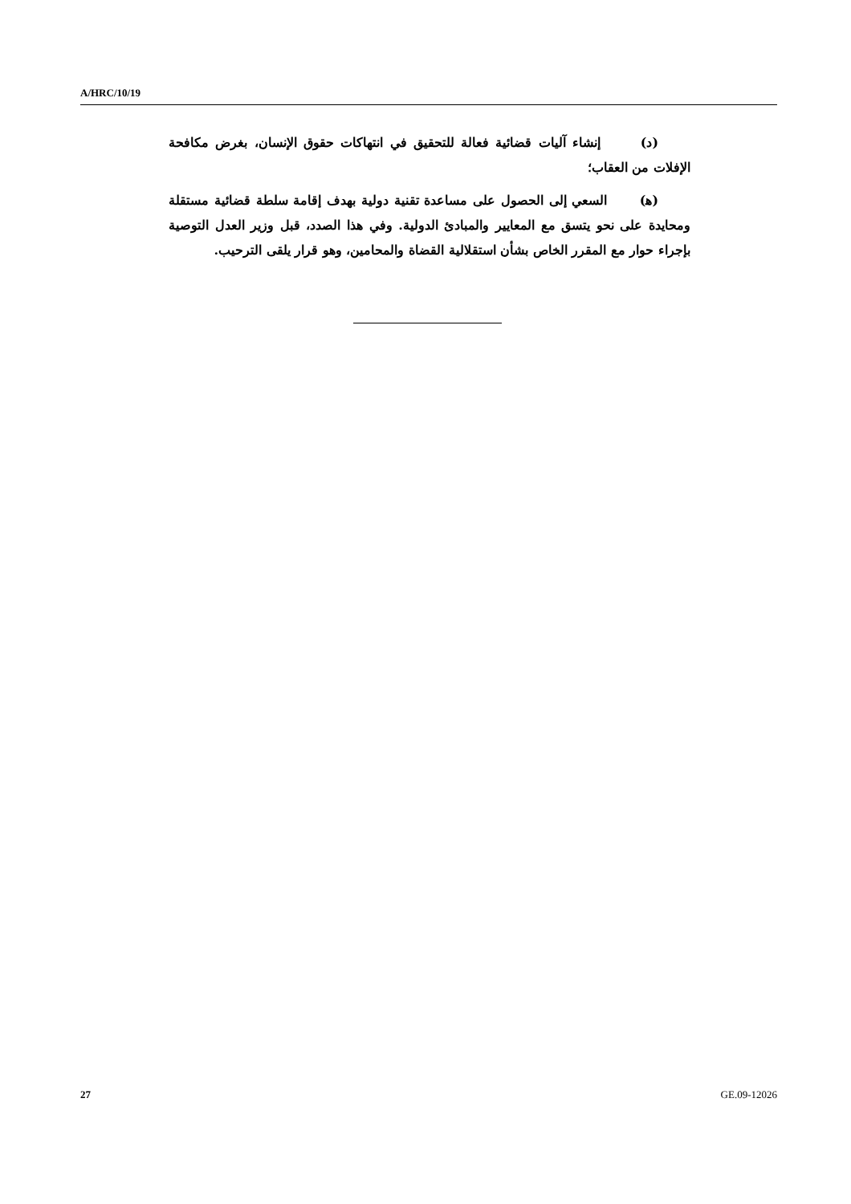A/HRC/10/19
(د) إنشاء آليات قضائية فعالة للتحقيق في انتهاكات حقوق الإنسان، بغرض مكافحة الإفلات من العقاب؛
(ﻫ) السعي إلى الحصول على مساعدة تقنية دولية بهدف إقامة سلطة قضائية مستقلة ومحايدة على نحو يتسق مع المعايير والمبادئ الدولية. وفي هذا الصدد، قبل وزير العدل التوصية بإجراء حوار مع المقرر الخاص بشأن استقلالية القضاة والمحامين، وهو قرار يلقى الترحيب.
27 GE.09-12026